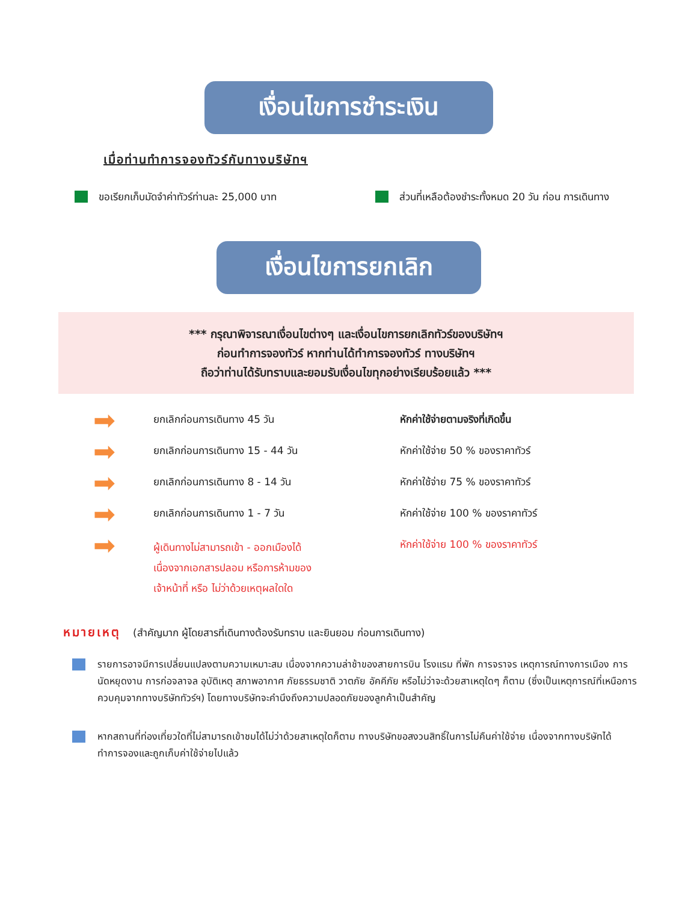เงื่อนไขการชำระเงิน
เมื่อท่านทำการจองทัวร์กับทางบริษัทฯ
ขอเรียกเก็บมัดจำค่าทัวร์ท่านละ 25,000 บาท ส่วนที่เหลือต้องชำระทั้งหมด 20 วัน ก่อน การเดินทาง
เงื่อนไขการยกเลิก
*** กรุณาพิจารณาเงื่อนไขต่างๆ และเงื่อนไขการยกเลิกทัวร์ของบริษัทฯ
ก่อนทำการจองทัวร์ หากท่านได้ทำการจองทัวร์ ทางบริษัทฯ
ถือว่าท่านได้รับทราบและยอมรับเงื่อนไขทุกอย่างเรียบร้อยแล้ว ***
| ➡ | ยกเลิกก่อนการเดินทาง 45 วัน | หักค่าใช้จ่ายตามจริงที่เกิดขึ้น |
| ➡ | ยกเลิกก่อนการเดินทาง 15 - 44 วัน | หักค่าใช้จ่าย 50 % ของราคาทัวร์ |
| ➡ | ยกเลิกก่อนการเดินทาง 8 - 14 วัน | หักค่าใช้จ่าย 75 % ของราคาทัวร์ |
| ➡ | ยกเลิกก่อนการเดินทาง 1 - 7 วัน | หักค่าใช้จ่าย 100 % ของราคาทัวร์ |
| ➡ | ผู้เดินทางไม่สามารถเข้า - ออกเมืองได้ เนื่องจากเอกสารปลอม หรือการห้ามของ เจ้าหน้าที่ หรือ ไม่ว่าด้วยเหตุผลใดใด | หักค่าใช้จ่าย 100 % ของราคาทัวร์ |
หมายเหตุ (สำคัญมาก ผู้โดยสารที่เดินทางต้องรับทราบ และยินยอม ก่อนการเดินทาง)
รายการอาจมีการเปลี่ยนแปลงตามความเหมาะสม เนื่องจากความล่าช้าของสายการบิน โรงแรม ที่พัก การจราจร เหตุการณ์ทางการเมือง การนัดหยุดงาน การก่อจลาจล อุบัติเหตุ สภาพอากาศ ภัยธรรมชาติ วาตภัย อัคคีภัย หรือไม่ว่าจะด้วยสาเหตุใดๆ ก็ตาม (ซึ่งเป็นเหตุการณ์ที่เหนือการควบคุมจากทางบริษัททัวร์ฯ) โดยทางบริษัทจะคำนึงถึงความปลอดภัยของลูกค้าเป็นสำคัญ
หากสถานที่ท่องเที่ยวใดที่ไม่สามารถเข้าชมได้ไม่ว่าด้วยสาเหตุใดก็ตาม ทางบริษัทขอสงวนสิทธิ์ในการไม่คืนค่าใช้จ่าย เนื่องจากทางบริษัทได้ทำการจองและถูกเก็บค่าใช้จ่ายไปแล้ว